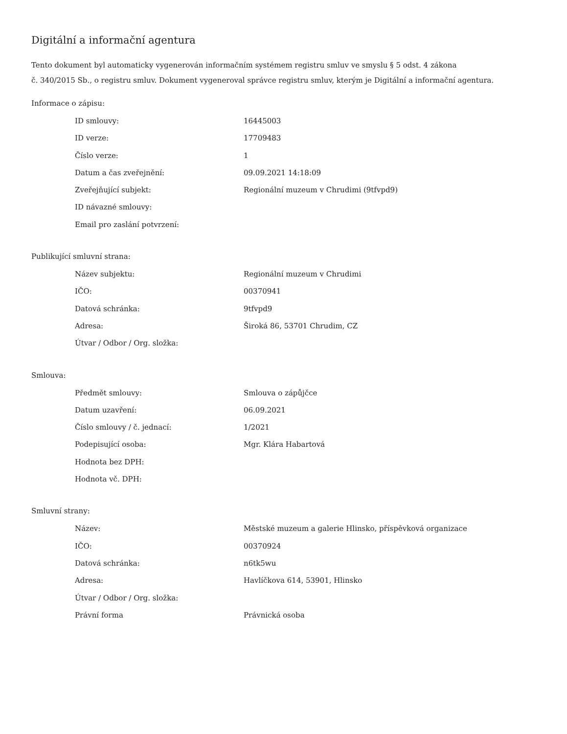Digitální a informační agentura
Tento dokument byl automaticky vygenerován informačním systémem registru smluv ve smyslu § 5 odst. 4 zákona
č. 340/2015 Sb., o registru smluv. Dokument vygeneroval správce registru smluv, kterým je Digitální a informační agentura.
Informace o zápisu:
| ID smlouvy: | 16445003 |
| ID verze: | 17709483 |
| Číslo verze: | 1 |
| Datum a čas zveřejnění: | 09.09.2021 14:18:09 |
| Zveřejňující subjekt: | Regionální muzeum v Chrudimi (9tfvpd9) |
| ID návazné smlouvy: | |
| Email pro zaslání potvrzení: | |
Publikující smluvní strana:
| Název subjektu: | Regionální muzeum v Chrudimi |
| IČO: | 00370941 |
| Datová schránka: | 9tfvpd9 |
| Adresa: | Široká 86, 53701 Chrudim, CZ |
| Útvar / Odbor / Org. složka: | |
Smlouva:
| Předmět smlouvy: | Smlouva o zápůjčce |
| Datum uzavření: | 06.09.2021 |
| Číslo smlouvy / č. jednací: | 1/2021 |
| Podepisující osoba: | Mgr. Klára Habartová |
| Hodnota bez DPH: | |
| Hodnota vč. DPH: | |
Smluvní strany:
| Název: | Městské muzeum a galerie Hlinsko, příspěvková organizace |
| IČO: | 00370924 |
| Datová schránka: | n6tk5wu |
| Adresa: | Havlíčkova 614, 53901, Hlinsko |
| Útvar / Odbor / Org. složka: | |
| Právní forma | Právnická osoba |